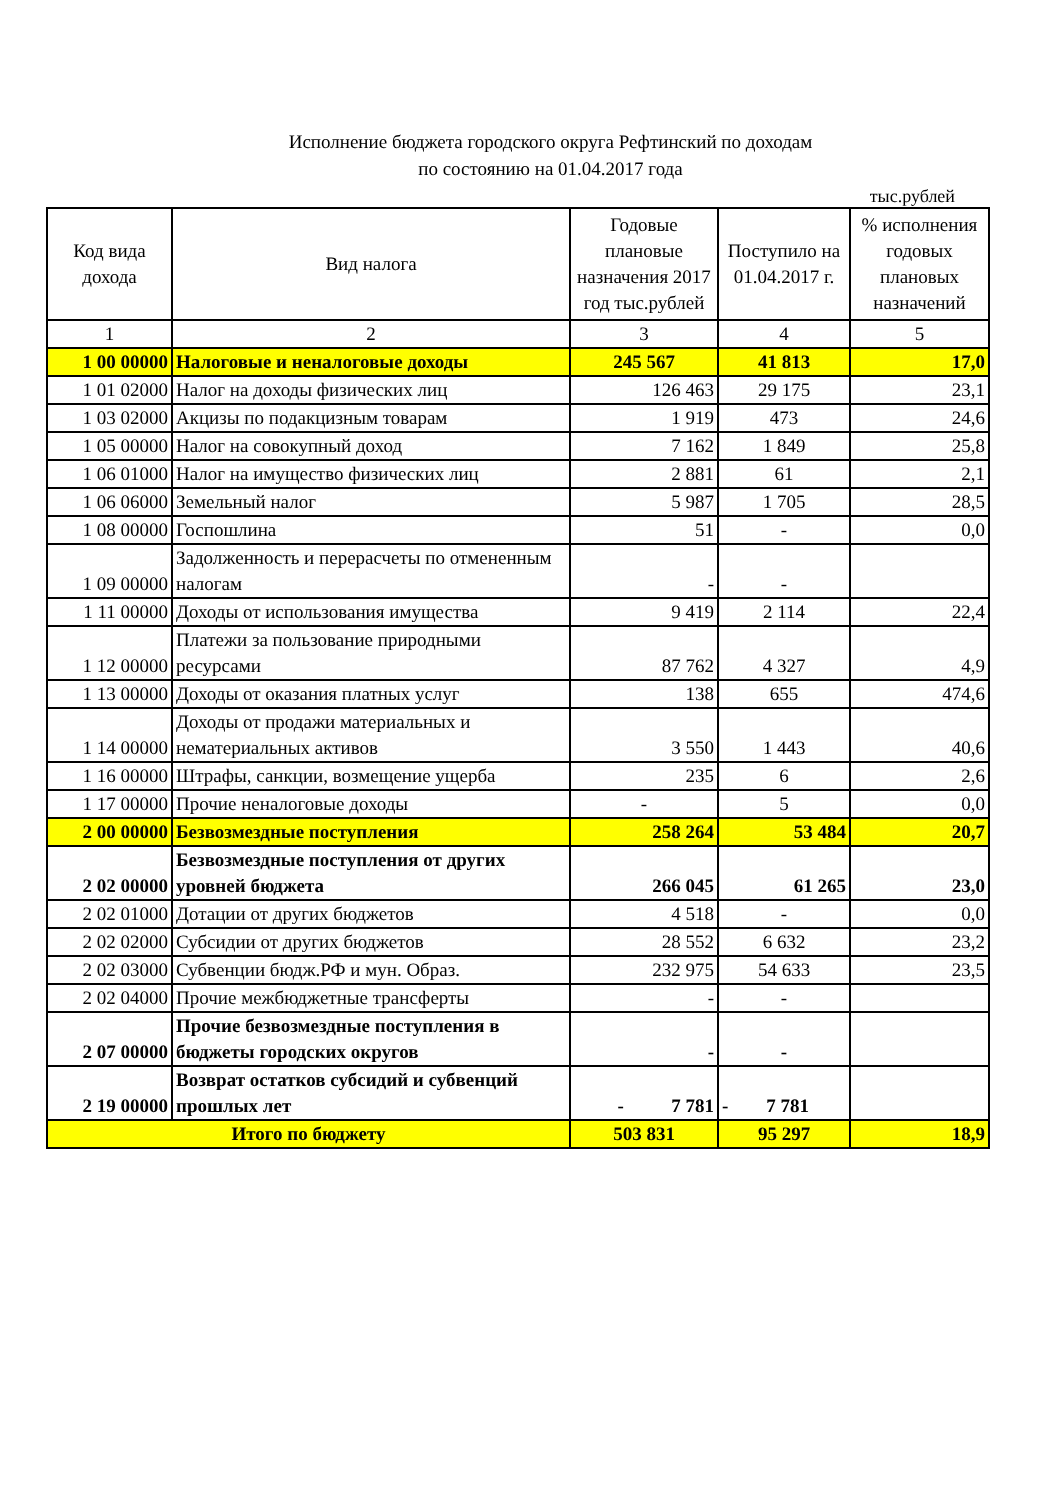Исполнение бюджета городского округа Рефтинский по доходам
по состоянию на 01.04.2017 года
тыс.рублей
| Код вида дохода | Вид налога | Годовые плановые назначения 2017 год тыс.рублей | Поступило на 01.04.2017 г. | % исполнения годовых плановых назначений |
| --- | --- | --- | --- | --- |
| 1 | 2 | 3 | 4 | 5 |
| 1 00 00000 | Налоговые и неналоговые доходы | 245 567 | 41 813 | 17,0 |
| 1 01 02000 | Налог на доходы физических лиц | 126 463 | 29 175 | 23,1 |
| 1 03 02000 | Акцизы по подакцизным товарам | 1 919 | 473 | 24,6 |
| 1 05 00000 | Налог на совокупный доход | 7 162 | 1 849 | 25,8 |
| 1 06 01000 | Налог на имущество физических лиц | 2 881 | 61 | 2,1 |
| 1 06 06000 | Земельный налог | 5 987 | 1 705 | 28,5 |
| 1 08 00000 | Госпошлина | 51 | - | 0,0 |
| 1 09 00000 | Задолженность и перерасчеты по отмененным налогам | - | - | |
| 1 11 00000 | Доходы от использования имущества | 9 419 | 2 114 | 22,4 |
| 1 12 00000 | Платежи за пользование природными ресурсами | 87 762 | 4 327 | 4,9 |
| 1 13 00000 | Доходы от оказания платных услуг | 138 | 655 | 474,6 |
| 1 14 00000 | Доходы от продажи материальных и нематериальных активов | 3 550 | 1 443 | 40,6 |
| 1 16 00000 | Штрафы, санкции, возмещение ущерба | 235 | 6 | 2,6 |
| 1 17 00000 | Прочие неналоговые доходы | - | 5 | 0,0 |
| 2 00 00000 | Безвозмездные поступления | 258 264 | 53 484 | 20,7 |
| 2 02 00000 | Безвозмездные поступления от других уровней бюджета | 266 045 | 61 265 | 23,0 |
| 2 02 01000 | Дотации от других бюджетов | 4 518 | - | 0,0 |
| 2 02 02000 | Субсидии от других бюджетов | 28 552 | 6 632 | 23,2 |
| 2 02 03000 | Субвенции бюдж.РФ и мун. Образ. | 232 975 | 54 633 | 23,5 |
| 2 02 04000 | Прочие межбюджетные трансферты | - | - | |
| 2 07 00000 | Прочие безвозмездные поступления в бюджеты городских округов | - | - | |
| 2 19 00000 | Возврат остатков субсидий и субвенций прошлых лет | - 7 781 | - 7 781 | |
| Итого по бюджету | | 503 831 | 95 297 | 18,9 |